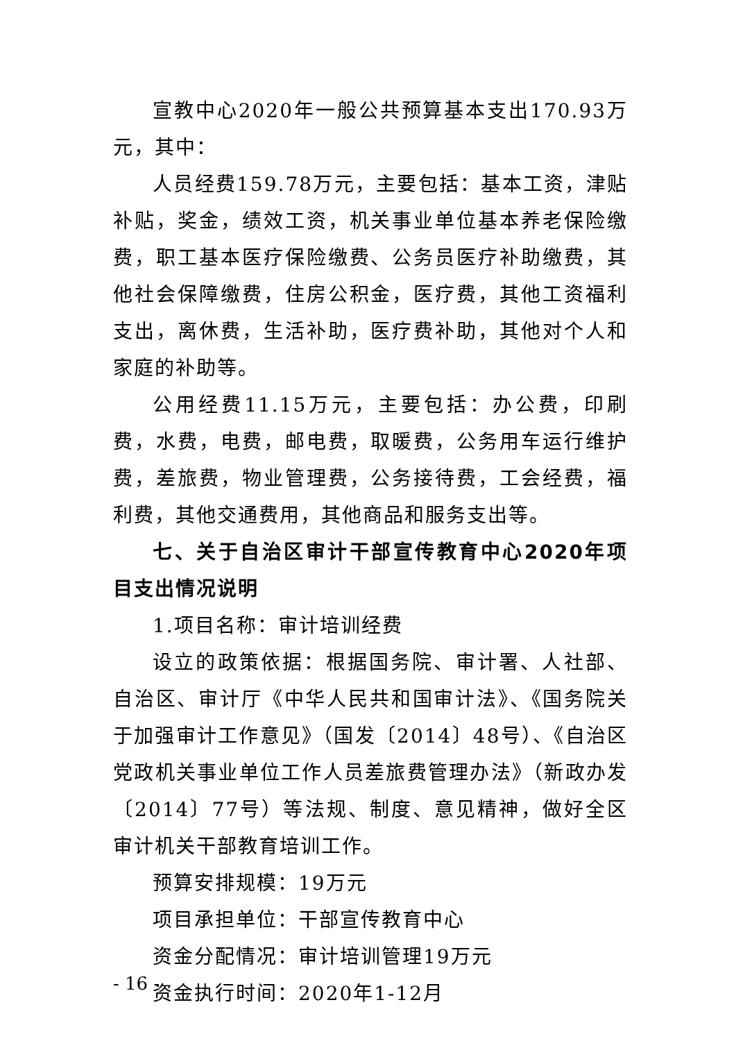宣教中心2020年一般公共预算基本支出170.93万元，其中：
人员经费159.78万元，主要包括：基本工资，津贴补贴，奖金，绩效工资，机关事业单位基本养老保险缴费，职工基本医疗保险缴费、公务员医疗补助缴费，其他社会保障缴费，住房公积金，医疗费，其他工资福利支出，离休费，生活补助，医疗费补助，其他对个人和家庭的补助等。
公用经费11.15万元，主要包括：办公费，印刷费，水费，电费，邮电费，取暖费，公务用车运行维护费，差旅费，物业管理费，公务接待费，工会经费，福利费，其他交通费用，其他商品和服务支出等。
七、关于自治区审计干部宣传教育中心2020年项目支出情况说明
1.项目名称：审计培训经费
设立的政策依据：根据国务院、审计署、人社部、自治区、审计厅《中华人民共和国审计法》、《国务院关于加强审计工作意见》（国发〔2014〕48号）、《自治区党政机关事业单位工作人员差旅费管理办法》（新政办发〔2014〕77号）等法规、制度、意见精神，做好全区审计机关干部教育培训工作。
预算安排规模：19万元
项目承担单位：干部宣传教育中心
资金分配情况：审计培训管理19万元
资金执行时间：2020年1-12月
- 16 -